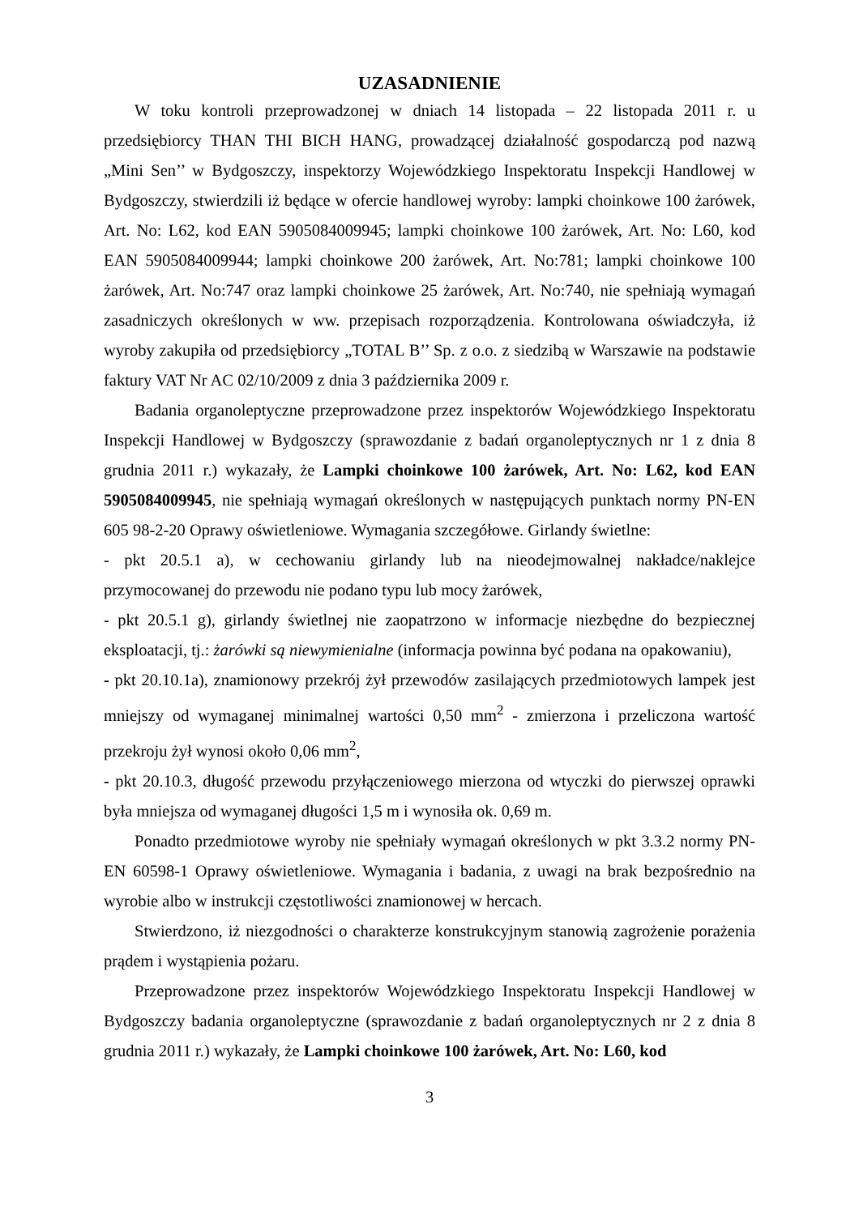UZASADNIENIE
W toku kontroli przeprowadzonej w dniach 14 listopada – 22 listopada 2011 r. u przedsiębiorcy THAN THI BICH HANG, prowadzącej działalność gospodarczą pod nazwą „Mini Sen’’ w Bydgoszczy, inspektorzy Wojewódzkiego Inspektoratu Inspekcji Handlowej w Bydgoszczy, stwierdzili iż będące w ofercie handlowej wyroby: lampki choinkowe 100 żarówek, Art. No: L62, kod EAN 5905084009945; lampki choinkowe 100 żarówek, Art. No: L60, kod EAN 5905084009944; lampki choinkowe 200 żarówek, Art. No:781; lampki choinkowe 100 żarówek, Art. No:747 oraz lampki choinkowe 25 żarówek, Art. No:740, nie spełniają wymagań zasadniczych określonych w ww. przepisach rozporządzenia. Kontrolowana oświadczyła, iż wyroby zakupiła od przedsiębiorcy „TOTAL B’’ Sp. z o.o. z siedzibą w Warszawie na podstawie faktury VAT Nr AC 02/10/2009 z dnia 3 października 2009 r.
Badania organoleptyczne przeprowadzone przez inspektorów Wojewódzkiego Inspektoratu Inspekcji Handlowej w Bydgoszczy (sprawozdanie z badań organoleptycznych nr 1 z dnia 8 grudnia 2011 r.) wykazały, że Lampki choinkowe 100 żarówek, Art. No: L62, kod EAN 5905084009945, nie spełniają wymagań określonych w następujących punktach normy PN-EN 605 98-2-20 Oprawy oświetleniowe. Wymagania szczegółowe. Girlandy świetlne:
- pkt 20.5.1 a), w cechowaniu girlandy lub na nieodejmowalnej nakładce/naklejce przymocowanej do przewodu nie podano typu lub mocy żarówek,
- pkt 20.5.1 g), girlandy świetlnej nie zaopatrzono w informacje niezbędne do bezpiecznej eksploatacji, tj.: żarówki są niewymienialne (informacja powinna być podana na opakowaniu),
- pkt 20.10.1a), znamionowy przekrój żył przewodów zasilających przedmiotowych lampek jest mniejszy od wymaganej minimalnej wartości 0,50 mm<sup>2</sup> - zmierzona i przeliczona wartość przekroju żył wynosi około 0,06 mm<sup>2</sup>,
- pkt 20.10.3, długość przewodu przyłączeniowego mierzona od wtyczki do pierwszej oprawki była mniejsza od wymaganej długości 1,5 m i wynosiła ok. 0,69 m.
Ponadto przedmiotowe wyroby nie spełniały wymagań określonych w pkt 3.3.2 normy PN-EN 60598-1 Oprawy oświetleniowe. Wymagania i badania, z uwagi na brak bezpośrednio na wyrobie albo w instrukcji częstotliwości znamionowej w hercach.
Stwierdzono, iż niezgodności o charakterze konstrukcyjnym stanowią zagrożenie porażenia prądem i wystąpienia pożaru.
Przeprowadzone przez inspektorów Wojewódzkiego Inspektoratu Inspekcji Handlowej w Bydgoszczy badania organoleptyczne (sprawozdanie z badań organoleptycznych nr 2 z dnia 8 grudnia 2011 r.) wykazały, że Lampki choinkowe 100 żarówek, Art. No: L60, kod
3